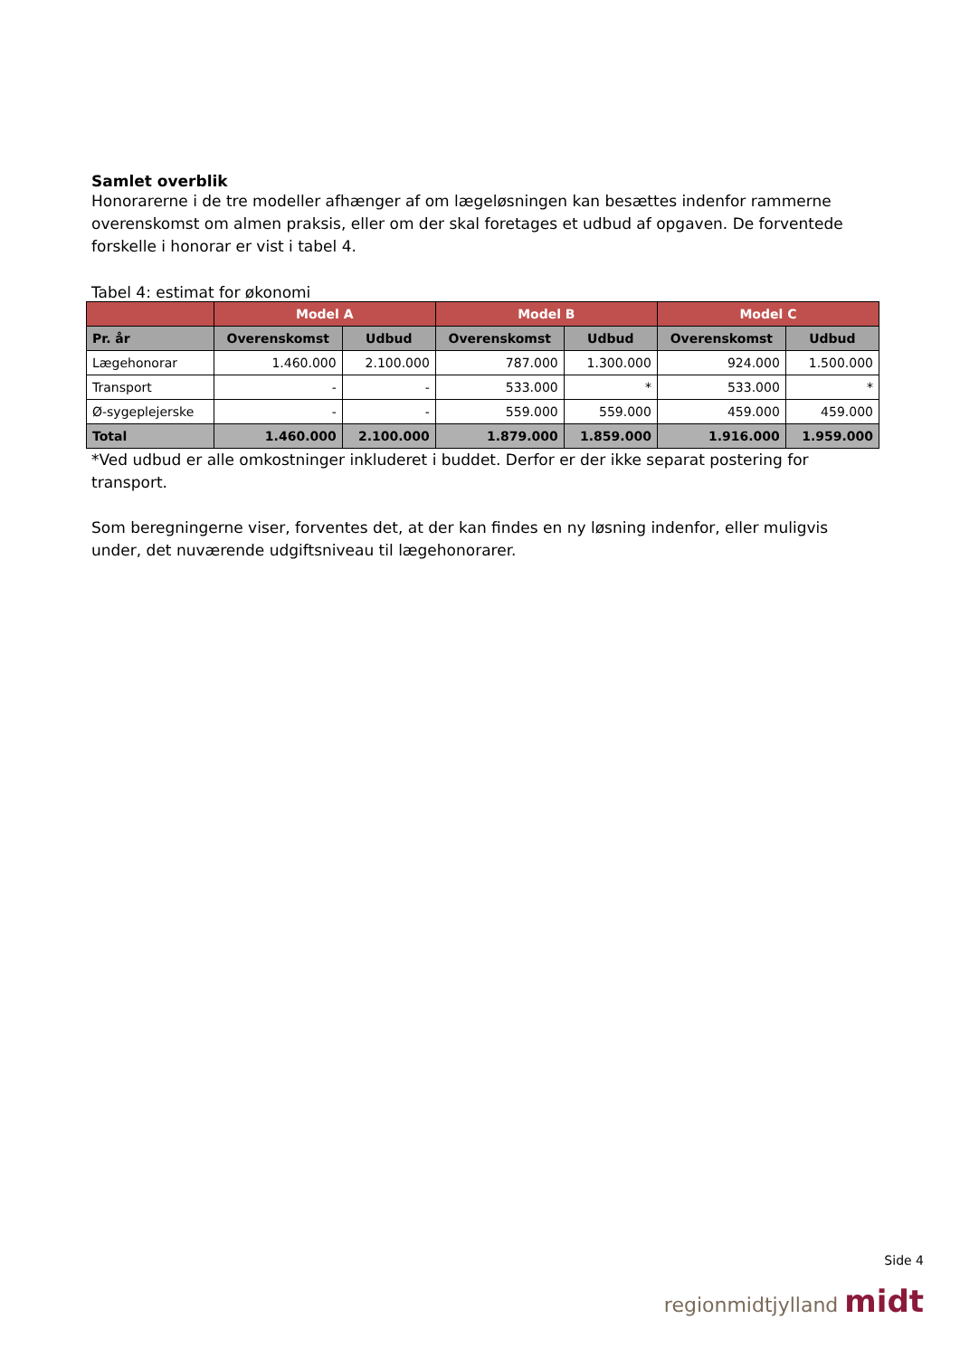Samlet overblik
Honorarerne i de tre modeller afhænger af om lægeløsningen kan besættes indenfor rammerne overenskomst om almen praksis, eller om der skal foretages et udbud af opgaven. De forventede forskelle i honorar er vist i tabel 4.
Tabel 4: estimat for økonomi
| | Model A | | Model B | | Model C | |
| --- | --- | --- | --- | --- | --- | --- |
| Pr. år | Overenskomst | Udbud | Overenskomst | Udbud | Overenskomst | Udbud |
| Lægehonorar | 1.460.000 | 2.100.000 | 787.000 | 1.300.000 | 924.000 | 1.500.000 |
| Transport | - | - | 533.000 | * | 533.000 | * |
| Ø-sygeplejerske | - | - | 559.000 | 559.000 | 459.000 | 459.000 |
| Total | 1.460.000 | 2.100.000 | 1.879.000 | 1.859.000 | 1.916.000 | 1.959.000 |
*Ved udbud er alle omkostninger inkluderet i buddet. Derfor er der ikke separat postering for transport.
Som beregningerne viser, forventes det, at der kan findes en ny løsning indenfor, eller muligvis under, det nuværende udgiftsniveau til lægehonorarer.
Side 4
regionmidtjylland midt